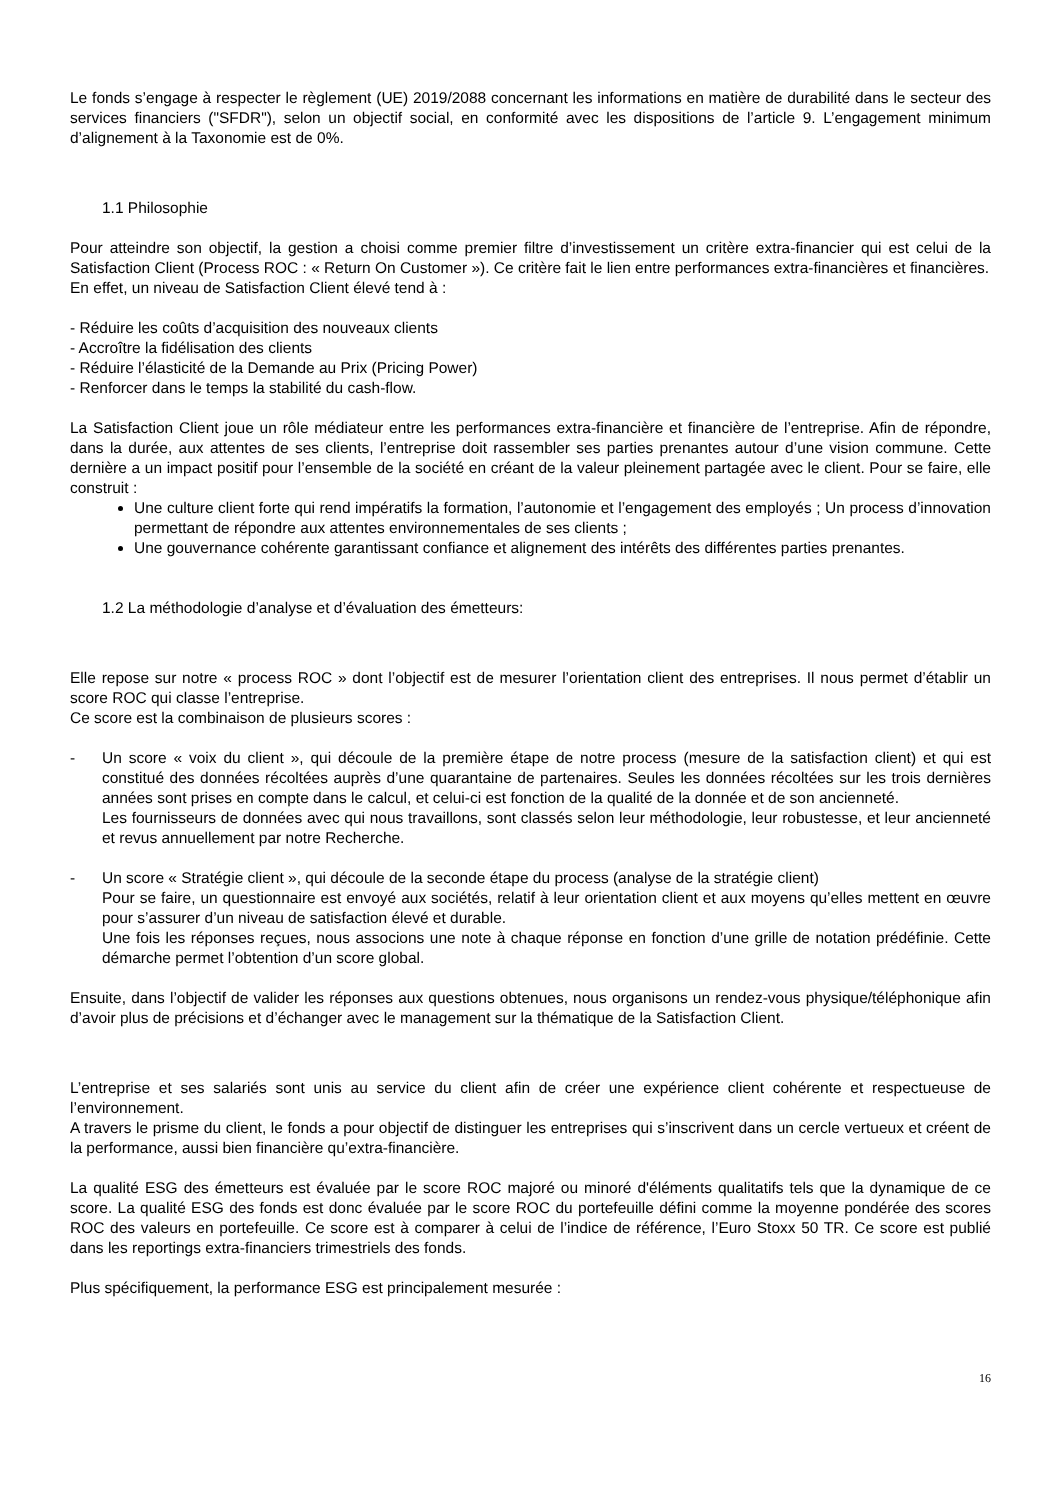Le fonds s’engage à respecter le règlement (UE) 2019/2088 concernant les informations en matière de durabilité dans le secteur des services financiers ("SFDR"), selon un objectif social, en conformité avec les dispositions de l’article 9. L’engagement minimum d’alignement à la Taxonomie est de 0%.
1.1 Philosophie
Pour atteindre son objectif, la gestion a choisi comme premier filtre d’investissement un critère extra-financier qui est celui de la Satisfaction Client (Process ROC : « Return On Customer »). Ce critère fait le lien entre performances extra-financières et financières.
En effet, un niveau de Satisfaction Client élevé tend à :
- Réduire les coûts d’acquisition des nouveaux clients
- Accroître la fidélisation des clients
- Réduire l’élasticité de la Demande au Prix (Pricing Power)
- Renforcer dans le temps la stabilité du cash-flow.
La Satisfaction Client joue un rôle médiateur entre les performances extra-financière et financière de l’entreprise. Afin de répondre, dans la durée, aux attentes de ses clients, l’entreprise doit rassembler ses parties prenantes autour d’une vision commune. Cette dernière a un impact positif pour l’ensemble de la société en créant de la valeur pleinement partagée avec le client. Pour se faire, elle construit :
Une culture client forte qui rend impératifs la formation, l’autonomie et l’engagement des employés ; Un process d’innovation permettant de répondre aux attentes environnementales de ses clients ;
Une gouvernance cohérente garantissant confiance et alignement des intérêts des différentes parties prenantes.
1.2 La méthodologie d’analyse et d’évaluation des émetteurs:
Elle repose sur notre « process ROC » dont l’objectif est de mesurer l’orientation client des entreprises. Il nous permet d’établir un score ROC qui classe l’entreprise.
Ce score est la combinaison de plusieurs scores :
- Un score « voix du client », qui découle de la première étape de notre process (mesure de la satisfaction client) et qui est constitué des données récoltées auprès d’une quarantaine de partenaires. Seules les données récoltées sur les trois dernières années sont prises en compte dans le calcul, et celui-ci est fonction de la qualité de la donnée et de son ancienneté.
Les fournisseurs de données avec qui nous travaillons, sont classés selon leur méthodologie, leur robustesse, et leur ancienneté et revus annuellement par notre Recherche.
- Un score « Stratégie client », qui découle de la seconde étape du process (analyse de la stratégie client)
Pour se faire, un questionnaire est envoyé aux sociétés, relatif à leur orientation client et aux moyens qu’elles mettent en œuvre pour s’assurer d’un niveau de satisfaction élevé et durable.
Une fois les réponses reçues, nous associons une note à chaque réponse en fonction d’une grille de notation prédéfinie. Cette démarche permet l’obtention d’un score global.
Ensuite, dans l’objectif de valider les réponses aux questions obtenues, nous organisons un rendez-vous physique/téléphonique afin d’avoir plus de précisions et d’échanger avec le management sur la thématique de la Satisfaction Client.
L’entreprise et ses salariés sont unis au service du client afin de créer une expérience client cohérente et respectueuse de l’environnement.
A travers le prisme du client, le fonds a pour objectif de distinguer les entreprises qui s’inscrivent dans un cercle vertueux et créent de la performance, aussi bien financière qu’extra-financière.
La qualité ESG des émetteurs est évaluée par le score ROC majoré ou minoré d'éléments qualitatifs tels que la dynamique de ce score. La qualité ESG des fonds est donc évaluée par le score ROC du portefeuille défini comme la moyenne pondérée des scores ROC des valeurs en portefeuille. Ce score est à comparer à celui de l’indice de référence, l’Euro Stoxx 50 TR. Ce score est publié dans les reportings extra-financiers trimestriels des fonds.
Plus spécifiquement, la performance ESG est principalement mesurée :
16